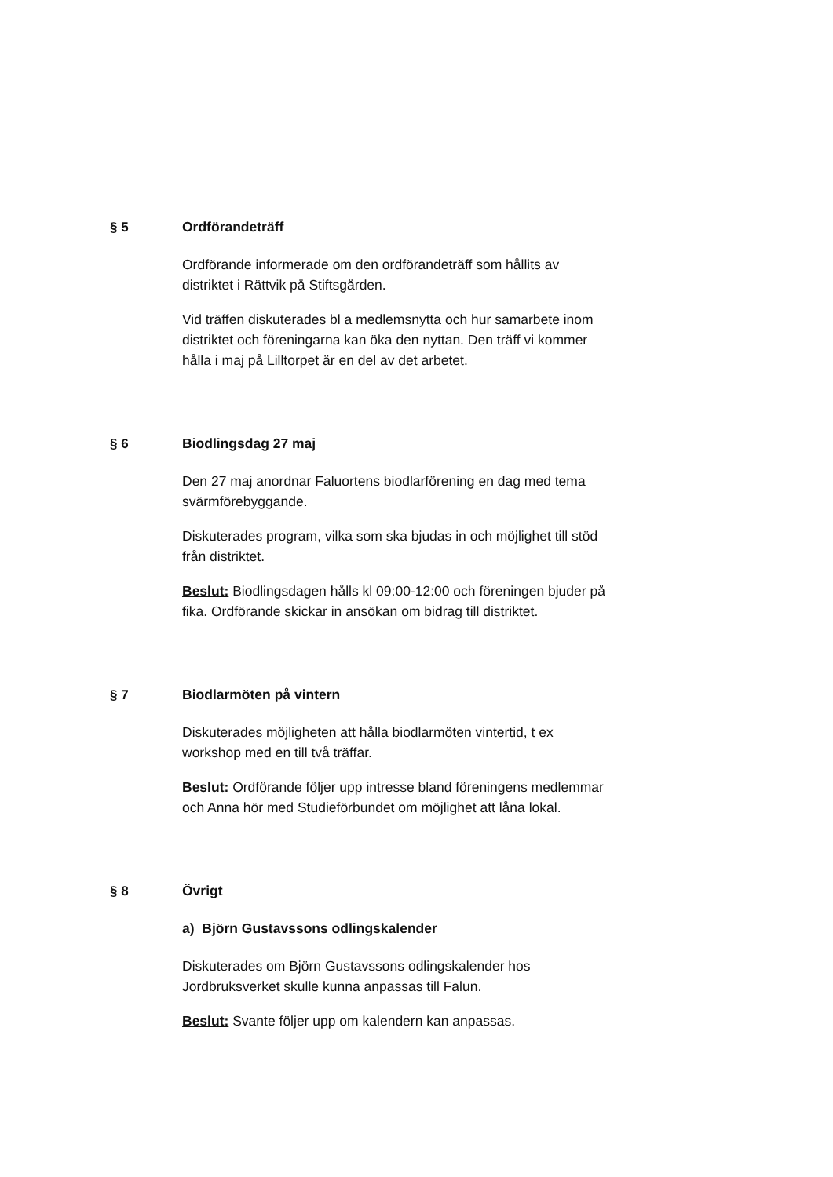§ 5
Ordförandeträff
Ordförande informerade om den ordförandeträff som hållits av distriktet i Rättvik på Stiftsgården.
Vid träffen diskuterades bl a medlemsnytta och hur samarbete inom distriktet och föreningarna kan öka den nyttan. Den träff vi kommer hålla i maj på Lilltorpet är en del av det arbetet.
§ 6
Biodlingsdag 27 maj
Den 27 maj anordnar Faluortens biodlarförening en dag med tema svärmförebyggande.
Diskuterades program, vilka som ska bjudas in och möjlighet till stöd från distriktet.
Beslut: Biodlingsdagen hålls kl 09:00-12:00 och föreningen bjuder på fika. Ordförande skickar in ansökan om bidrag till distriktet.
§ 7
Biodlarmöten på vintern
Diskuterades möjligheten att hålla biodlarmöten vintertid, t ex workshop med en till två träffar.
Beslut: Ordförande följer upp intresse bland föreningens medlemmar och Anna hör med Studieförbundet om möjlighet att låna lokal.
§ 8
Övrigt
a) Björn Gustavssons odlingskalender
Diskuterades om Björn Gustavssons odlingskalender hos Jordbruksverket skulle kunna anpassas till Falun.
Beslut: Svante följer upp om kalendern kan anpassas.